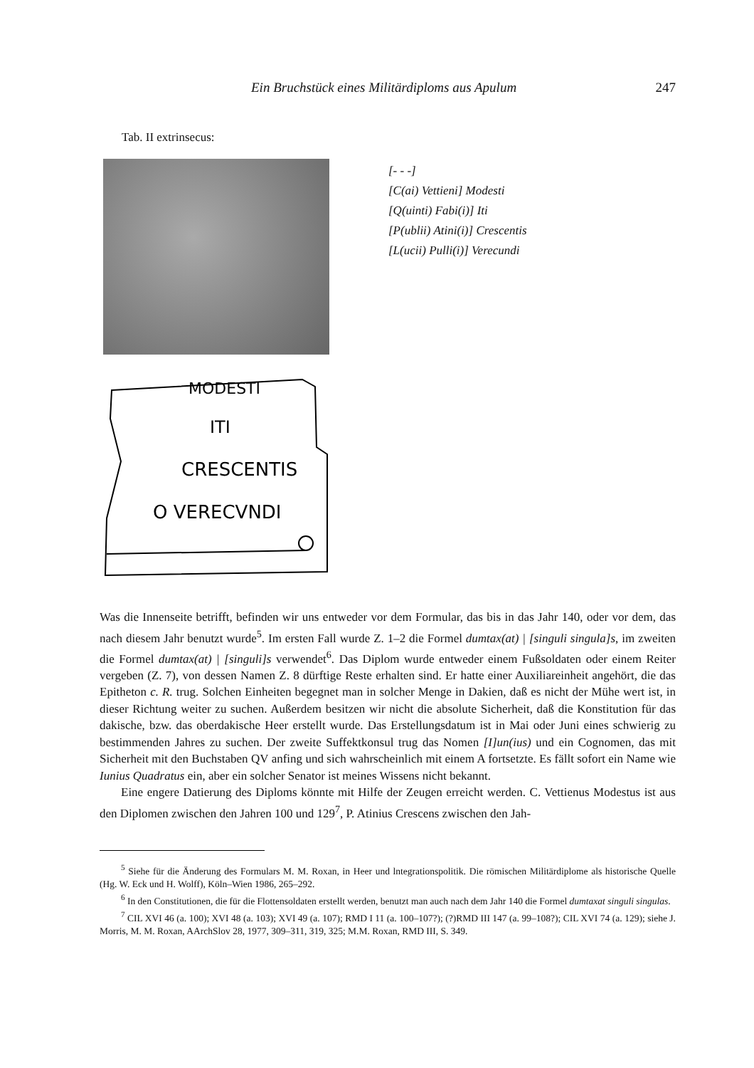Ein Bruchstück eines Militärdiploms aus Apulum 247
Tab. II extrinsecus:
MODESTI
ITI
CRESCENTIS
O VERECVNDI
[- - -]
[C(ai) Vettieni] Modesti
[Q(uinti) Fabi(i)] Iti
[P(ublii) Atini(i)] Crescentis
[L(ucii) Pulli(i)] Verecundi
Was die Innenseite betrifft, befinden wir uns entweder vor dem Formular, das bis in das Jahr 140, oder vor dem, das nach diesem Jahr benutzt wurde<sup>5</sup>. Im ersten Fall wurde Z. 1–2 die Formel dumtax(at) | [singuli singula]s, im zweiten die Formel dumtax(at) | [singuli]s verwendet<sup>6</sup>. Das Diplom wurde entweder einem Fußsoldaten oder einem Reiter vergeben (Z. 7), von dessen Namen Z. 8 dürftige Reste erhalten sind. Er hatte einer Auxiliareinheit angehört, die das Epitheton c. R. trug. Solchen Einheiten begegnet man in solcher Menge in Dakien, daß es nicht der Mühe wert ist, in dieser Richtung weiter zu suchen. Außerdem besitzen wir nicht die absolute Sicherheit, daß die Konstitution für das dakische, bzw. das oberdakische Heer erstellt wurde. Das Erstellungsdatum ist in Mai oder Juni eines schwierig zu bestimmenden Jahres zu suchen. Der zweite Suffektkonsul trug das Nomen [I]un(ius) und ein Cognomen, das mit Sicherheit mit den Buchstaben QV anfing und sich wahrscheinlich mit einem A fortsetzte. Es fällt sofort ein Name wie Iunius Quadratus ein, aber ein solcher Senator ist meines Wissens nicht bekannt.
Eine engere Datierung des Diploms könnte mit Hilfe der Zeugen erreicht werden. C. Vettienus Modestus ist aus den Diplomen zwischen den Jahren 100 und 129<sup>7</sup>, P. Atinius Crescens zwischen den Jah-
<sup>5</sup> Siehe für die Änderung des Formulars M. M. Roxan, in Heer und lntegrationspolitik. Die römischen Militärdiplome als historische Quelle (Hg. W. Eck und H. Wolff), Köln–Wien 1986, 265–292.
<sup>6</sup> In den Constitutionen, die für die Flottensoldaten erstellt werden, benutzt man auch nach dem Jahr 140 die Formel dumtaxat singuli singulas.
<sup>7</sup> CIL XVI 46 (a. 100); XVI 48 (a. 103); XVI 49 (a. 107); RMD I 11 (a. 100–107?); (?)RMD III 147 (a. 99–108?); CIL XVI 74 (a. 129); siehe J. Morris, M. M. Roxan, AArchSlov 28, 1977, 309–311, 319, 325; M.M. Roxan, RMD III, S. 349.